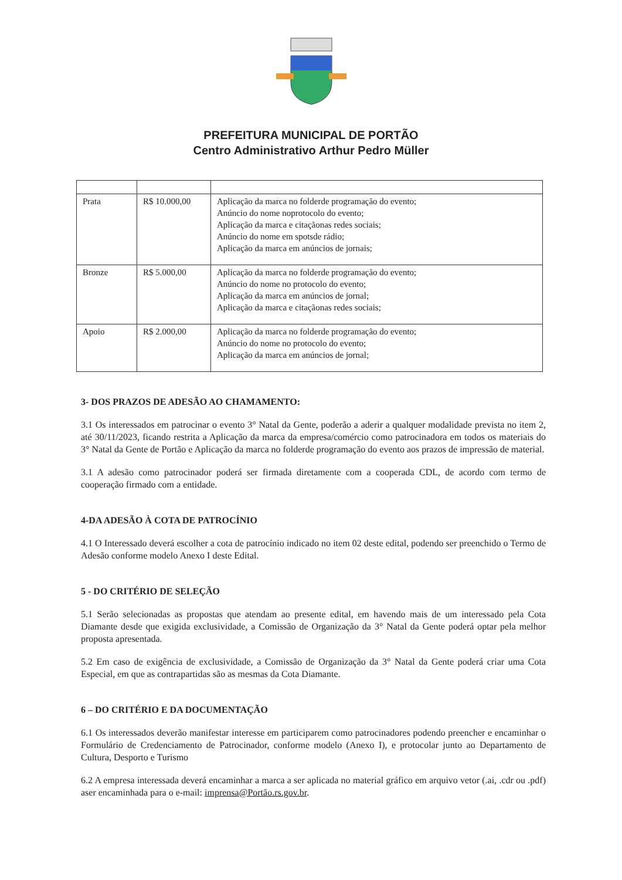PREFEITURA MUNICIPAL DE PORTÃO
Centro Administrativo Arthur Pedro Müller
| Prata | R$ 10.000,00 | Aplicação da marca no folderde programação do evento; Anúncio do nome noprotocolo do evento; Aplicação da marca e citaçãonas redes sociais; Anúncio do nome em spotsde rádio; Aplicação da marca em anúncios de jornais; |
| Bronze | R$ 5.000,00 | Aplicação da marca no folderde programação do evento; Anúncio do nome no protocolo do evento; Aplicação da marca em anúncios de jornal; Aplicação da marca e citaçãonas redes sociais; |
| Apoio | R$ 2.000,00 | Aplicação da marca no folderde programação do evento; Anúncio do nome no protocolo do evento; Aplicação da marca em anúncios de jornal; |
3- DOS PRAZOS DE ADESÃO AO CHAMAMENTO:
3.1 Os interessados em patrocinar o evento 3° Natal da Gente, poderão a aderir a qualquer modalidade prevista no item 2, até 30/11/2023, ficando restrita a Aplicação da marca da empresa/comércio como patrocinadora em todos os materiais do 3° Natal da Gente de Portão e Aplicação da marca no folderde programação do evento aos prazos de impressão de material.
3.1 A adesão como patrocinador poderá ser firmada diretamente com a cooperada CDL, de acordo com termo de cooperação firmado com a entidade.
4-DA ADESÃO À COTA DE PATROCÍNIO
4.1 O Interessado deverá escolher a cota de patrocínio indicado no item 02 deste edital, podendo ser preenchido o Termo de Adesão conforme modelo Anexo I deste Edital.
5 - DO CRITÉRIO DE SELEÇÃO
5.1 Serão selecionadas as propostas que atendam ao presente edital, em havendo mais de um interessado pela Cota Diamante desde que exigida exclusividade, a Comissão de Organização da 3° Natal da Gente poderá optar pela melhor proposta apresentada.
5.2 Em caso de exigência de exclusividade, a Comissão de Organização da 3° Natal da Gente poderá criar uma Cota Especial, em que as contrapartidas são as mesmas da Cota Diamante.
6 – DO CRITÉRIO E DA DOCUMENTAÇÃO
6.1 Os interessados deverão manifestar interesse em participarem como patrocinadores podendo preencher e encaminhar o Formulário de Credenciamento de Patrocinador, conforme modelo (Anexo I), e protocolar junto ao Departamento de Cultura, Desporto e Turismo
6.2 A empresa interessada deverá encaminhar a marca a ser aplicada no material gráfico em arquivo vetor (.ai, .cdr ou .pdf) aser encaminhada para o e-mail: imprensa@Portão.rs.gov.br.